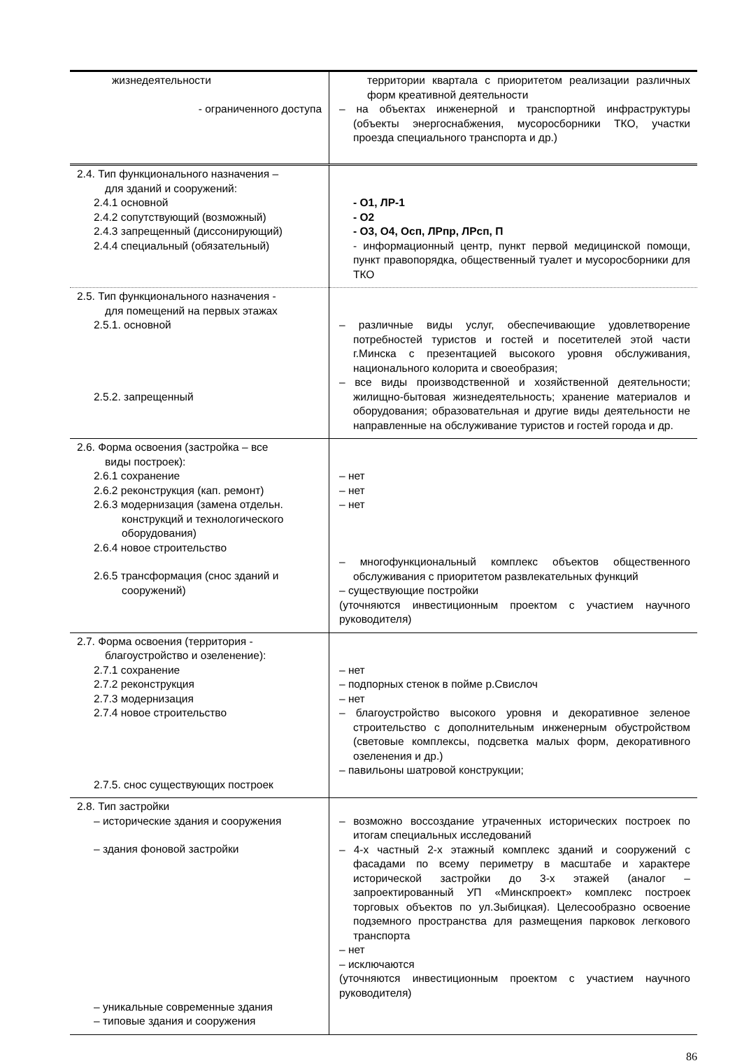| жизнедеятельности - ограниченного доступа | территории квартала с приоритетом реализации различных форм креативной деятельности – на объектах инженерной и транспортной инфраструктуры (объекты энергоснабжения, мусоросборники ТКО, участки проезда специального транспорта и др.) |
| 2.4. Тип функционального назначения – для зданий и сооружений: 2.4.1 основной 2.4.2 сопутствующий (возможный) 2.4.3 запрещенный (диссонирующий) 2.4.4 специальный (обязательный) | - О1, ЛР-1 - О2 - О3, О4, Осп, ЛРпр, ЛРсп, П - информационный центр, пункт первой медицинской помощи, пункт правопорядка, общественный туалет и мусоросборники для ТКО |
| 2.5. Тип функционального назначения - для помещений на первых этажах 2.5.1. основной 2.5.2. запрещенный | – различные виды услуг, обеспечивающие удовлетворение потребностей туристов и гостей и посетителей этой части г.Минска с презентацией высокого уровня обслуживания, национального колорита и своеобразия; – все виды производственной и хозяйственной деятельности; жилищно-бытовая жизнедеятельность; хранение материалов и оборудования; образовательная и другие виды деятельности не направленные на обслуживание туристов и гостей города и др. |
| 2.6. Форма освоения (застройка – все виды построек): 2.6.1 сохранение 2.6.2 реконструкция (кап. ремонт) 2.6.3 модернизация (замена отдельн. конструкций и технологического оборудования) 2.6.4 новое строительство 2.6.5 трансформация (снос зданий и сооружений) | – нет – нет – нет – многофункциональный комплекс объектов общественного обслуживания с приоритетом развлекательных функций – существующие постройки (уточняются инвестиционным проектом с участием научного руководителя) |
| 2.7. Форма освоения (территория - благоустройство и озеленение): 2.7.1 сохранение 2.7.2 реконструкция 2.7.3 модернизация 2.7.4 новое строительство 2.7.5. снос существующих построек | – нет – подпорных стенок в пойме р.Свислоч – нет – благоустройство высокого уровня и декоративное зеленое строительство с дополнительным инженерным обустройством (световые комплексы, подсветка малых форм, декоративного озеленения и др.) – павильоны шатровой конструкции; |
| 2.8. Тип застройки – исторические здания и сооружения – здания фоновой застройки – уникальные современные здания – типовые здания и сооружения | – возможно воссоздание утраченных исторических построек по итогам специальных исследований – 4-х частный 2-х этажный комплекс зданий и сооружений с фасадами по всему периметру в масштабе и характере исторической застройки до 3-х этажей (аналог – запроектированный УП «Минскпроект» комплекс построек торговых объектов по ул.Зыбицкая). Целесообразно освоение подземного пространства для размещения парковок легкового транспорта – нет – исключаются (уточняются инвестиционным проектом с участием научного руководителя) |
86